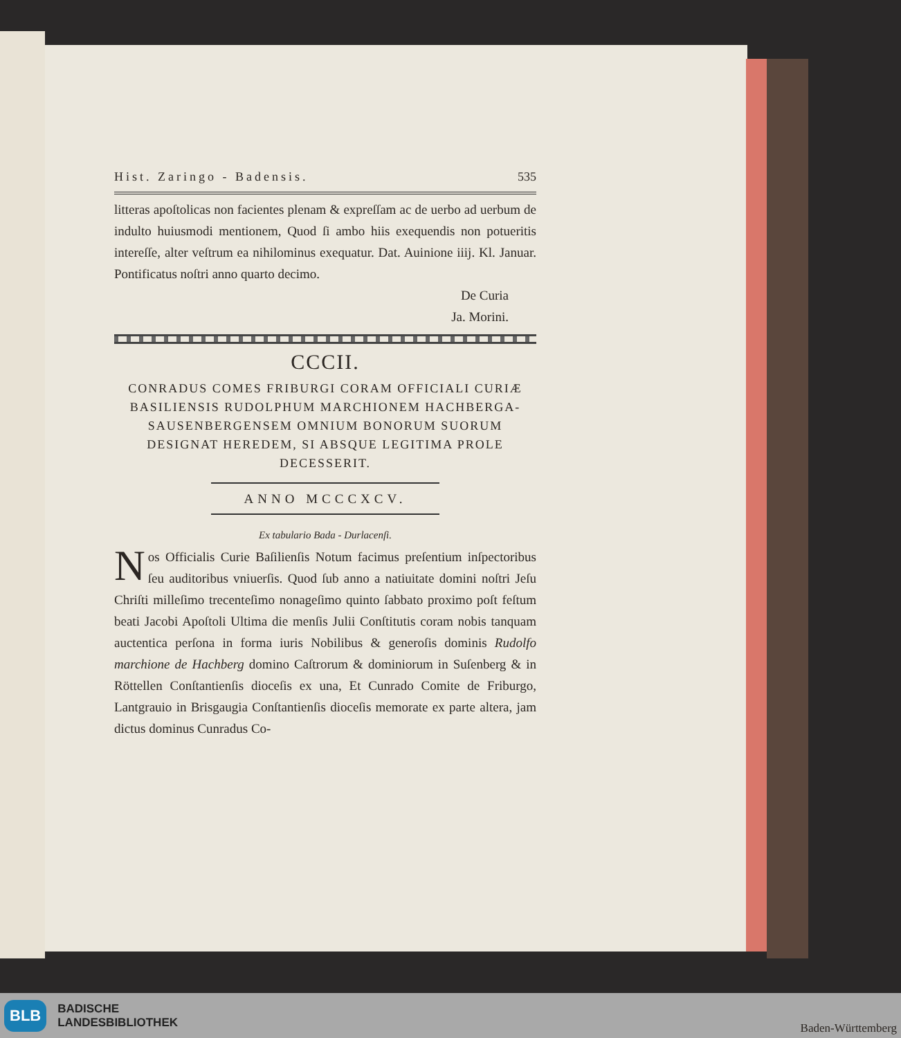Hist. Zaringo - Badensis. 535
litteras apoſtolicas non facientes plenam & expreſſam ac de uerbo ad uerbum de indulto huiusmodi mentionem, Quod ſi ambo hiis exequendis non potueritis intereſſe, alter veſtrum ea nihilominus exequatur. Dat. Auinione iiij. Kl. Januar. Pontificatus noſtri anno quarto decimo.
De Curia
Ja. Morini.
CCCII.
CONRADUS COMES FRIBURGI CORAM OFFICIALI CURIÆ BASILIENSIS RUDOLPHUM MARCHIONEM HACHBERGA-SAUSENBERGENSEM OMNIUM BONORUM SUORUM DESIGNAT HEREDEM, SI ABSQUE LEGITIMA PROLE DECESSERIT.
ANNO MCCCXCV.
Ex tabulario Bada - Durlacenſi.
Nos Officialis Curie Baſilienſis Notum facimus preſentium inſpectoribus ſeu auditoribus vniuerſis. Quod ſub anno a natiuitate domini noſtri Jeſu Chriſti milleſimo trecenteſimo nonageſimo quinto ſabbato proximo poſt feſtum beati Jacobi Apoſtoli Ultima die menſis Julii Conſtitutis coram nobis tanquam auctentica perſona in forma iuris Nobilibus & generoſis dominis Rudolfo marchione de Hachberg domino Caſtrorum & dominiorum in Suſenberg & in Röttellen Conſtantienſis dioceſis ex una, Et Cunrado Comite de Friburgo, Lantgrauio in Brisgaugia Conſtantienſis dioceſis memorate ex parte altera, jam dictus dominus Cunradus Co-
BLB BADISCHE
LANDESBIBLIOTHEK Baden-Württemberg